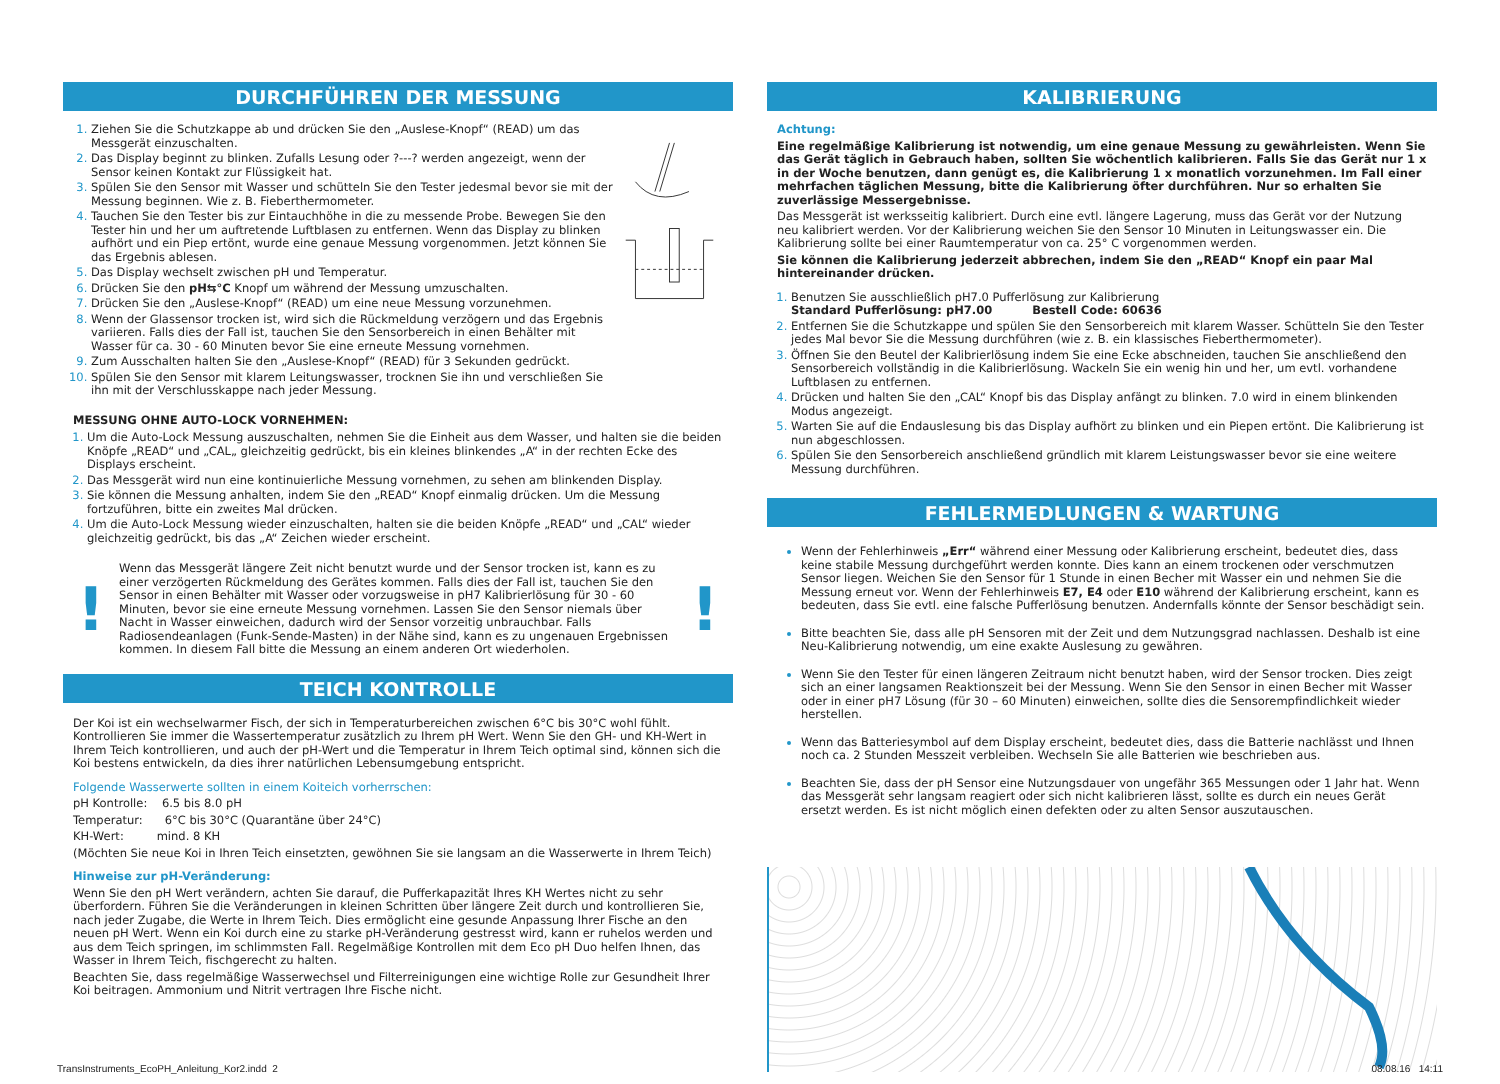DURCHFÜHREN DER MESSUNG
Ziehen Sie die Schutzkappe ab und drücken Sie den „Auslese-Knopf“ (READ) um das Messgerät einzuschalten.
Das Display beginnt zu blinken. Zufalls Lesung oder ?---? werden angezeigt, wenn der Sensor keinen Kontakt zur Flüssigkeit hat.
Spülen Sie den Sensor mit Wasser und schütteln Sie den Tester jedesmal bevor sie mit der Messung beginnen. Wie z. B. Fieberthermometer.
Tauchen Sie den Tester bis zur Eintauchhöhe in die zu messende Probe. Bewegen Sie den Tester hin und her um auftretende Luftblasen zu entfernen. Wenn das Display zu blinken aufhört und ein Piep ertönt, wurde eine genaue Messung vorgenommen. Jetzt können Sie das Ergebnis ablesen.
Das Display wechselt zwischen pH und Temperatur.
Drücken Sie den pH⇆°C Knopf um während der Messung umzuschalten.
Drücken Sie den „Auslese-Knopf“ (READ) um eine neue Messung vorzunehmen.
Wenn der Glassensor trocken ist, wird sich die Rückmeldung verzögern und das Ergebnis variieren. Falls dies der Fall ist, tauchen Sie den Sensorbereich in einen Behälter mit Wasser für ca. 30 - 60 Minuten bevor Sie eine erneute Messung vornehmen.
Zum Ausschalten halten Sie den „Auslese-Knopf“ (READ) für 3 Sekunden gedrückt.
Spülen Sie den Sensor mit klarem Leitungswasser, trocknen Sie ihn und verschließen Sie ihn mit der Verschlusskappe nach jeder Messung.
MESSUNG OHNE AUTO-LOCK VORNEHMEN:
Um die Auto-Lock Messung auszuschalten, nehmen Sie die Einheit aus dem Wasser, und halten sie die beiden Knöpfe „READ“ und „CAL„ gleichzeitig gedrückt, bis ein kleines blinkendes „A“ in der rechten Ecke des Displays erscheint.
Das Messgerät wird nun eine kontinuierliche Messung vornehmen, zu sehen am blinkenden Display.
Sie können die Messung anhalten, indem Sie den „READ“ Knopf einmalig drücken. Um die Messung fortzuführen, bitte ein zweites Mal drücken.
Um die Auto-Lock Messung wieder einzuschalten, halten sie die beiden Knöpfe „READ“ und „CAL“ wieder gleichzeitig gedrückt, bis das „A“ Zeichen wieder erscheint.
!
Wenn das Messgerät längere Zeit nicht benutzt wurde und der Sensor trocken ist, kann es zu einer verzögerten Rückmeldung des Gerätes kommen. Falls dies der Fall ist, tauchen Sie den Sensor in einen Behälter mit Wasser oder vorzugsweise in pH7 Kalibrierlösung für 30 - 60 Minuten, bevor sie eine erneute Messung vornehmen. Lassen Sie den Sensor niemals über Nacht in Wasser einweichen, dadurch wird der Sensor vorzeitig unbrauchbar. Falls Radiosendeanlagen (Funk-Sende-Masten) in der Nähe sind, kann es zu ungenauen Ergebnissen kommen. In diesem Fall bitte die Messung an einem anderen Ort wiederholen.
!
TEICH KONTROLLE
Der Koi ist ein wechselwarmer Fisch, der sich in Temperaturbereichen zwischen 6°C bis 30°C wohl fühlt. Kontrollieren Sie immer die Wassertemperatur zusätzlich zu Ihrem pH Wert. Wenn Sie den GH- und KH-Wert in Ihrem Teich kontrollieren, und auch der pH-Wert und die Temperatur in Ihrem Teich optimal sind, können sich die Koi bestens entwickeln, da dies ihrer natürlichen Lebensumgebung entspricht.
Folgende Wasserwerte sollten in einem Koiteich vorherrschen:
pH Kontrolle: 6.5 bis 8.0 pH
Temperatur: 6°C bis 30°C (Quarantäne über 24°C)
KH-Wert: mind. 8 KH
(Möchten Sie neue Koi in Ihren Teich einsetzten, gewöhnen Sie sie langsam an die Wasserwerte in Ihrem Teich)
Hinweise zur pH-Veränderung:
Wenn Sie den pH Wert verändern, achten Sie darauf, die Pufferkapazität Ihres KH Wertes nicht zu sehr überfordern. Führen Sie die Veränderungen in kleinen Schritten über längere Zeit durch und kontrollieren Sie, nach jeder Zugabe, die Werte in Ihrem Teich. Dies ermöglicht eine gesunde Anpassung Ihrer Fische an den neuen pH Wert. Wenn ein Koi durch eine zu starke pH-Veränderung gestresst wird, kann er ruhelos werden und aus dem Teich springen, im schlimmsten Fall. Regelmäßige Kontrollen mit dem Eco pH Duo helfen Ihnen, das Wasser in Ihrem Teich, fischgerecht zu halten.
Beachten Sie, dass regelmäßige Wasserwechsel und Filterreinigungen eine wichtige Rolle zur Gesundheit Ihrer Koi beitragen. Ammonium und Nitrit vertragen Ihre Fische nicht.
KALIBRIERUNG
Achtung:
Eine regelmäßige Kalibrierung ist notwendig, um eine genaue Messung zu gewährleisten. Wenn Sie das Gerät täglich in Gebrauch haben, sollten Sie wöchentlich kalibrieren. Falls Sie das Gerät nur 1 x in der Woche benutzen, dann genügt es, die Kalibrierung 1 x monatlich vorzunehmen. Im Fall einer mehrfachen täglichen Messung, bitte die Kalibrierung öfter durchführen. Nur so erhalten Sie zuverlässige Messergebnisse.
Das Messgerät ist werksseitig kalibriert. Durch eine evtl. längere Lagerung, muss das Gerät vor der Nutzung neu kalibriert werden. Vor der Kalibrierung weichen Sie den Sensor 10 Minuten in Leitungswasser ein. Die Kalibrierung sollte bei einer Raumtemperatur von ca. 25° C vorgenommen werden.
Sie können die Kalibrierung jederzeit abbrechen, indem Sie den „READ“ Knopf ein paar Mal hintereinander drücken.
Benutzen Sie ausschließlich pH7.0 Pufferlösung zur Kalibrierung
Standard Pufferlösung: pH7.00 Bestell Code: 60636
Entfernen Sie die Schutzkappe und spülen Sie den Sensorbereich mit klarem Wasser. Schütteln Sie den Tester jedes Mal bevor Sie die Messung durchführen (wie z. B. ein klassisches Fieberthermometer).
Öffnen Sie den Beutel der Kalibrierlösung indem Sie eine Ecke abschneiden, tauchen Sie anschließend den Sensorbereich vollständig in die Kalibrierlösung. Wackeln Sie ein wenig hin und her, um evtl. vorhandene Luftblasen zu entfernen.
Drücken und halten Sie den „CAL“ Knopf bis das Display anfängt zu blinken. 7.0 wird in einem blinkenden Modus angezeigt.
Warten Sie auf die Endauslesung bis das Display aufhört zu blinken und ein Piepen ertönt. Die Kalibrierung ist nun abgeschlossen.
Spülen Sie den Sensorbereich anschließend gründlich mit klarem Leistungswasser bevor sie eine weitere Messung durchführen.
FEHLERMEDLUNGEN & WARTUNG
Wenn der Fehlerhinweis „Err“ während einer Messung oder Kalibrierung erscheint, bedeutet dies, dass keine stabile Messung durchgeführt werden konnte. Dies kann an einem trockenen oder verschmutzen Sensor liegen. Weichen Sie den Sensor für 1 Stunde in einen Becher mit Wasser ein und nehmen Sie die Messung erneut vor. Wenn der Fehlerhinweis E7, E4 oder E10 während der Kalibrierung erscheint, kann es bedeuten, dass Sie evtl. eine falsche Pufferlösung benutzen. Andernfalls könnte der Sensor beschädigt sein.
Bitte beachten Sie, dass alle pH Sensoren mit der Zeit und dem Nutzungsgrad nachlassen. Deshalb ist eine Neu-Kalibrierung notwendig, um eine exakte Auslesung zu gewähren.
Wenn Sie den Tester für einen längeren Zeitraum nicht benutzt haben, wird der Sensor trocken. Dies zeigt sich an einer langsamen Reaktionszeit bei der Messung. Wenn Sie den Sensor in einen Becher mit Wasser oder in einer pH7 Lösung (für 30 – 60 Minuten) einweichen, sollte dies die Sensorempfindlichkeit wieder herstellen.
Wenn das Batteriesymbol auf dem Display erscheint, bedeutet dies, dass die Batterie nachlässt und Ihnen noch ca. 2 Stunden Messzeit verbleiben. Wechseln Sie alle Batterien wie beschrieben aus.
Beachten Sie, dass der pH Sensor eine Nutzungsdauer von ungefähr 365 Messungen oder 1 Jahr hat. Wenn das Messgerät sehr langsam reagiert oder sich nicht kalibrieren lässt, sollte es durch ein neues Gerät ersetzt werden. Es ist nicht möglich einen defekten oder zu alten Sensor auszutauschen.
TransInstruments_EcoPH_Anleitung_Kor2.indd 2 08.08.16 14:11